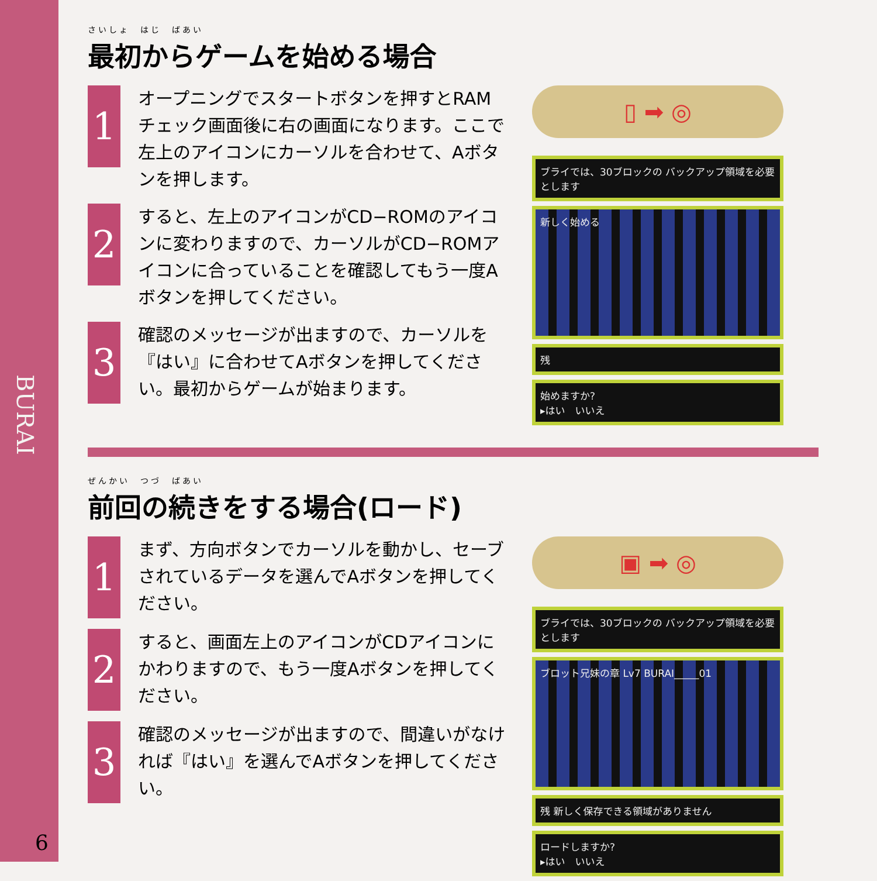BURAI
さいしょ　はじ　ばあい
最初からゲームを始める場合
1
オープニングでスタートボタンを押すとRAMチェック画面後に右の画面になります。ここで左上のアイコンにカーソルを合わせて、Aボタンを押します。
2
すると、左上のアイコンがCD−ROMのアイコンに変わりますので、カーソルがCD−ROMアイコンに合っていることを確認してもう一度Aボタンを押してください。
3
確認のメッセージが出ますので、カーソルを『はい』に合わせてAボタンを押してください。最初からゲームが始まります。
▯ ➡ ◎
ブライでは、30ブロックの バックアップ領域を必要とします
新しく始める
残
始めますか?
▸はい　いいえ
ぜんかい　つづ　ばあい
前回の続きをする場合(ロード)
1
まず、方向ボタンでカーソルを動かし、セーブされているデータを選んでAボタンを押してください。
2
すると、画面左上のアイコンがCDアイコンにかわりますので、もう一度Aボタンを押してください。
3
確認のメッセージが出ますので、間違いがなければ『はい』を選んでAボタンを押してください。
▣ ➡ ◎
ブライでは、30ブロックの バックアップ領域を必要とします
ブロット兄妹の章 Lv7 BURAI_____01
残 新しく保存できる領域がありません
ロードしますか?
▸はい　いいえ
6